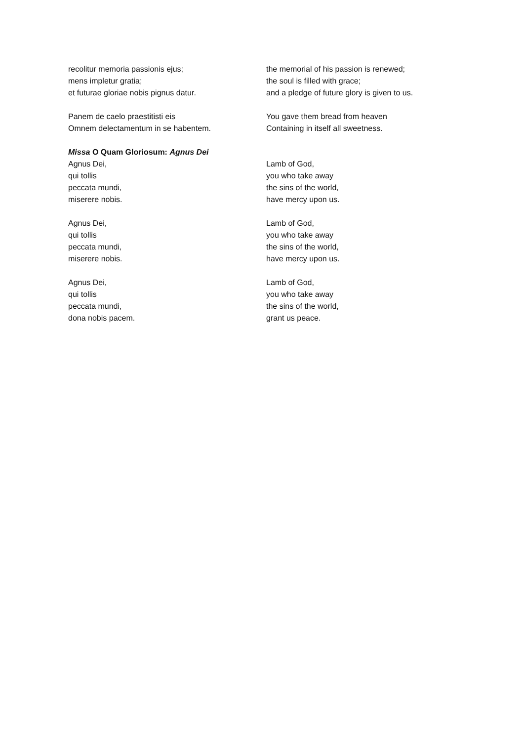recolitur memoria passionis ejus;
mens impletur gratia;
et futurae gloriae nobis pignus datur.
the memorial of his passion is renewed;
the soul is filled with grace;
and a pledge of future glory is given to us.
Panem de caelo praestitisti eis
Omnem delectamentum in se habentem.
You gave them bread from heaven
Containing in itself all sweetness.
Missa O Quam Gloriosum: Agnus Dei
Agnus Dei,
qui tollis
peccata mundi,
miserere nobis.
Lamb of God,
you who take away
the sins of the world,
have mercy upon us.
Agnus Dei,
qui tollis
peccata mundi,
miserere nobis.
Lamb of God,
you who take away
the sins of the world,
have mercy upon us.
Agnus Dei,
qui tollis
peccata mundi,
dona nobis pacem.
Lamb of God,
you who take away
the sins of the world,
grant us peace.